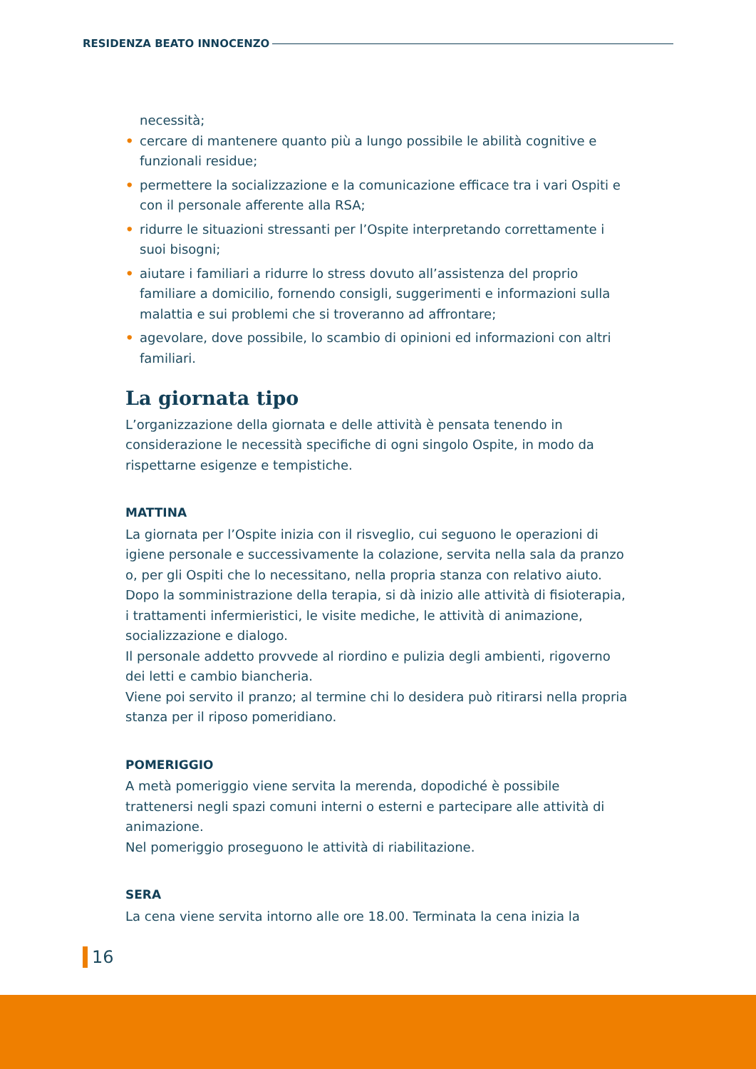RESIDENZA BEATO INNOCENZO
necessità;
• cercare di mantenere quanto più a lungo possibile le abilità cognitive e funzionali residue;
• permettere la socializzazione e la comunicazione efficace tra i vari Ospiti e con il personale afferente alla RSA;
• ridurre le situazioni stressanti per l’Ospite interpretando correttamente i suoi bisogni;
• aiutare i familiari a ridurre lo stress dovuto all’assistenza del proprio familiare a domicilio, fornendo consigli, suggerimenti e informazioni sulla malattia e sui problemi che si troveranno ad affrontare;
• agevolare, dove possibile, lo scambio di opinioni ed informazioni con altri familiari.
La giornata tipo
L’organizzazione della giornata e delle attività è pensata tenendo in considerazione le necessità specifiche di ogni singolo Ospite, in modo da rispettarne esigenze e tempistiche.
MATTINA
La giornata per l’Ospite inizia con il risveglio, cui seguono le operazioni di igiene personale e successivamente la colazione, servita nella sala da pranzo o, per gli Ospiti che lo necessitano, nella propria stanza con relativo aiuto.
Dopo la somministrazione della terapia, si dà inizio alle attività di fisioterapia, i trattamenti infermieristici, le visite mediche, le attività di animazione, socializzazione e dialogo.
Il personale addetto provvede al riordino e pulizia degli ambienti, rigoverno dei letti e cambio biancheria.
Viene poi servito il pranzo; al termine chi lo desidera può ritirarsi nella propria stanza per il riposo pomeridiano.
POMERIGGIO
A metà pomeriggio viene servita la merenda, dopodiché è possibile trattenersi negli spazi comuni interni o esterni e partecipare alle attività di animazione.
Nel pomeriggio proseguono le attività di riabilitazione.
SERA
La cena viene servita intorno alle ore 18.00. Terminata la cena inizia la
16